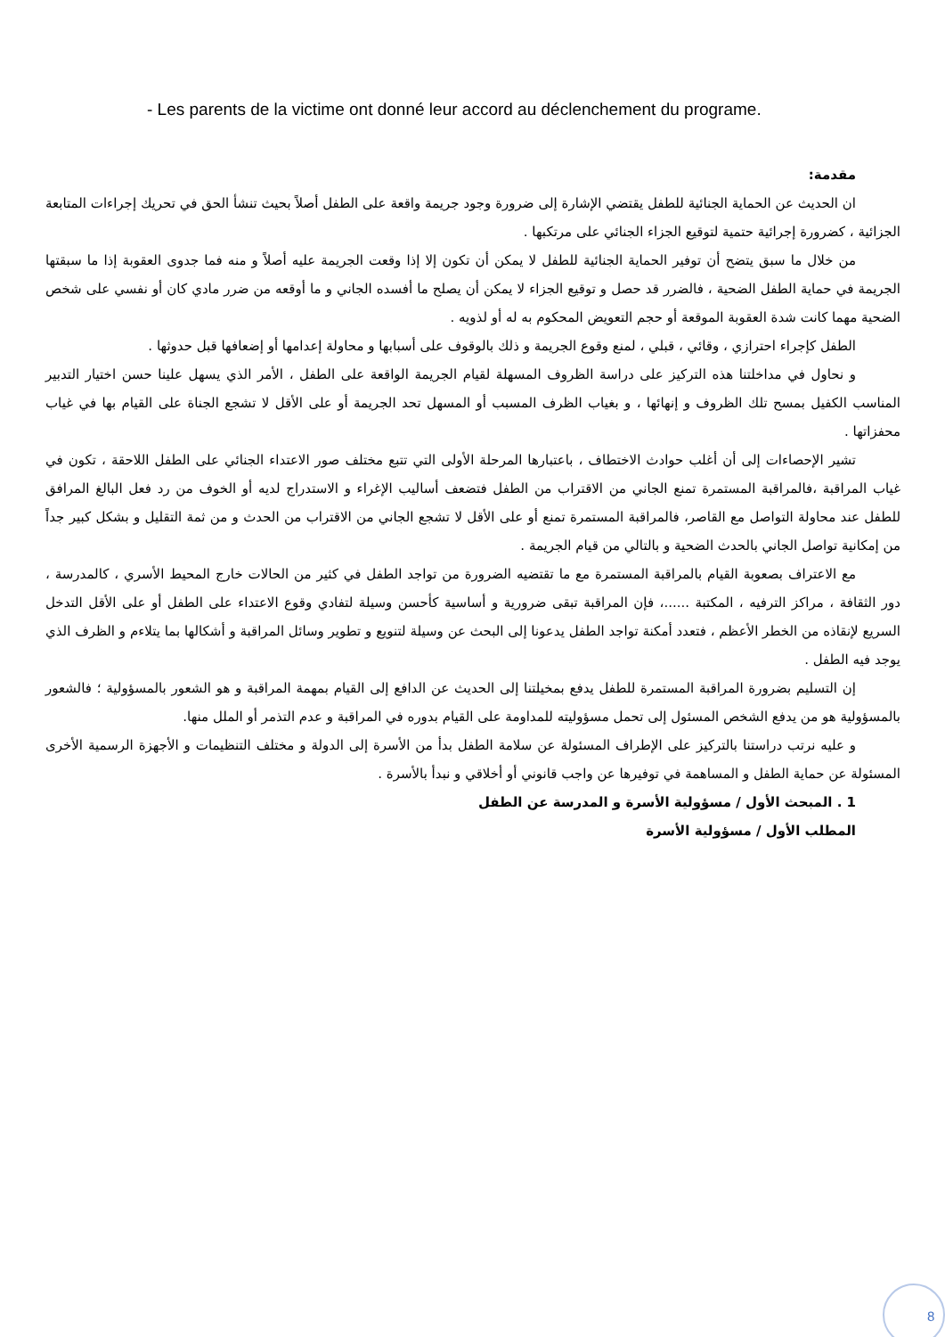- Les parents de la victime ont donné leur accord au déclenchement du programe.
مقدمة:
ان الحديث عن الحماية الجنائية للطفل يقتضي الإشارة إلى ضرورة وجود جريمة واقعة على الطفل أصلاً بحيث تنشأ الحق في تحريك إجراءات المتابعة الجزائية ، كضرورة إجرائية حتمية لتوقيع الجزاء الجنائي على مرتكبها .
من خلال ما سبق يتضح أن توفير الحماية الجنائية للطفل لا يمكن أن تكون إلا إذا وقعت الجريمة عليه أصلاً و منه فما جدوى العقوبة إذا ما سبقتها الجريمة في حماية الطفل الضحية ، فالضرر قد حصل و توقيع الجزاء لا يمكن أن يصلح ما أفسده الجاني و ما أوقعه من ضرر مادي كان أو نفسي على شخص الضحية مهما كانت شدة العقوبة الموقعة أو حجم التعويض المحكوم به له أو لذويه .
الطفل كإجراء احترازي ، وقائي ، قبلي ، لمنع وقوع الجريمة و ذلك بالوقوف على أسبابها و محاولة إعدامها أو إضعافها قبل حدوثها .
و نحاول في مداخلتنا هذه التركيز على دراسة الظروف المسهلة لقيام الجريمة الواقعة على الطفل ، الأمر الذي يسهل علينا حسن اختيار التدبير المناسب الكفيل بمسح تلك الظروف و إنهائها ، و بغياب الظرف المسبب أو المسهل تحد الجريمة أو على الأقل لا تشجع الجناة على القيام بها في غياب محفزاتها .
تشير الإحصاءات إلى أن أغلب حوادث الاختطاف ، باعتبارها المرحلة الأولى التي تتبع مختلف صور الاعتداء الجنائي على الطفل اللاحقة ، تكون في غياب المراقبة ،فالمراقبة المستمرة تمنع الجاني من الاقتراب من الطفل فتضعف أساليب الإغراء و الاستدراج لديه أو الخوف من رد فعل البالغ المرافق للطفل عند محاولة التواصل مع القاصر، فالمراقبة المستمرة تمنع أو على الأقل لا تشجع الجاني من الاقتراب من الحدث و من ثمة التقليل و بشكل كبير جداً من إمكانية تواصل الجاني بالحدث الضحية و بالتالي من قيام الجريمة .
مع الاعتراف بصعوبة القيام بالمراقبة المستمرة مع ما تقتضيه الضرورة من تواجد الطفل في كثير من الحالات خارج المحيط الأسري ، كالمدرسة ، دور الثقافة ، مراكز الترفيه ، المكتبة ......، فإن المراقبة تبقى ضرورية و أساسية كأحسن وسيلة لتفادي وقوع الاعتداء على الطفل أو على الأقل التدخل السريع لإنقاذه من الخطر الأعظم ، فتعدد أمكنة تواجد الطفل يدعونا إلى البحث عن وسيلة لتنويع و تطوير وسائل المراقبة و أشكالها بما يتلاءم و الظرف الذي يوجد فيه الطفل .
إن التسليم بضرورة المراقبة المستمرة للطفل يدفع بمخيلتنا إلى الحديث عن الدافع إلى القيام بمهمة المراقبة و هو الشعور بالمسؤولية ؛ فالشعور بالمسؤولية هو من يدفع الشخص المسئول إلى تحمل مسؤوليته للمداومة على القيام بدوره في المراقبة و عدم التذمر أو الملل منها.
و عليه نرتب دراستنا بالتركيز على الإطراف المسئولة عن سلامة الطفل بدأ من الأسرة إلى الدولة و مختلف التنظيمات و الأجهزة الرسمية الأخرى المسئولة عن حماية الطفل و المساهمة في توفيرها عن واجب قانوني أو أخلاقي و نبدأ بالأسرة .
1 . المبحث الأول / مسؤولية الأسرة و المدرسة عن الطفل
المطلب الأول / مسؤولية الأسرة
8